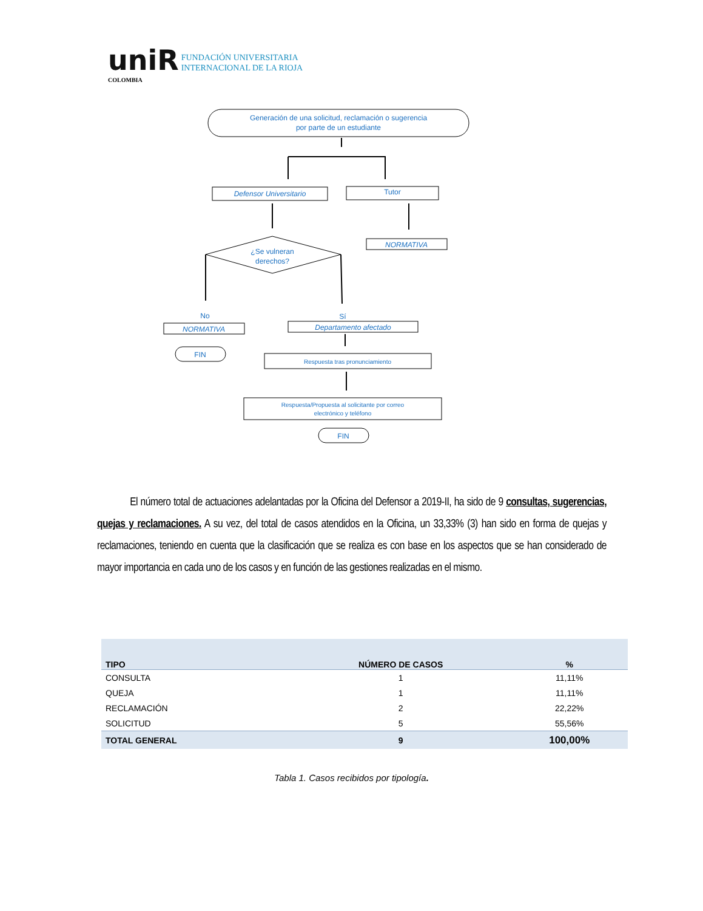uniR FUNDACIÓN UNIVERSITARIA
INTERNACIONAL DE LA RIOJA
COLOMBIA
Generación de una solicitud, reclamación o sugerencia
por parte de un estudiante
Defensor Universitario
Tutor
NORMATIVA
¿Se vulneran
derechos?
No
Sí
NORMATIVA
Departamento afectado
FIN
Respuesta tras pronunciamiento
Respuesta/Propuesta al solicitante por correo
electrónico y teléfono
FIN
El número total de actuaciones adelantadas por la Oficina del Defensor a 2019-II, ha sido de 9 consultas, sugerencias, quejas y reclamaciones. A su vez, del total de casos atendidos en la Oficina, un 33,33% (3) han sido en forma de quejas y reclamaciones, teniendo en cuenta que la clasificación que se realiza es con base en los aspectos que se han considerado de mayor importancia en cada uno de los casos y en función de las gestiones realizadas en el mismo.
| TIPO | NÚMERO DE CASOS | % |
| --- | --- | --- |
| CONSULTA | 1 | 11,11% |
| QUEJA | 1 | 11,11% |
| RECLAMACIÓN | 2 | 22,22% |
| SOLICITUD | 5 | 55,56% |
| TOTAL GENERAL | 9 | 100,00% |
Tabla 1. Casos recibidos por tipología.